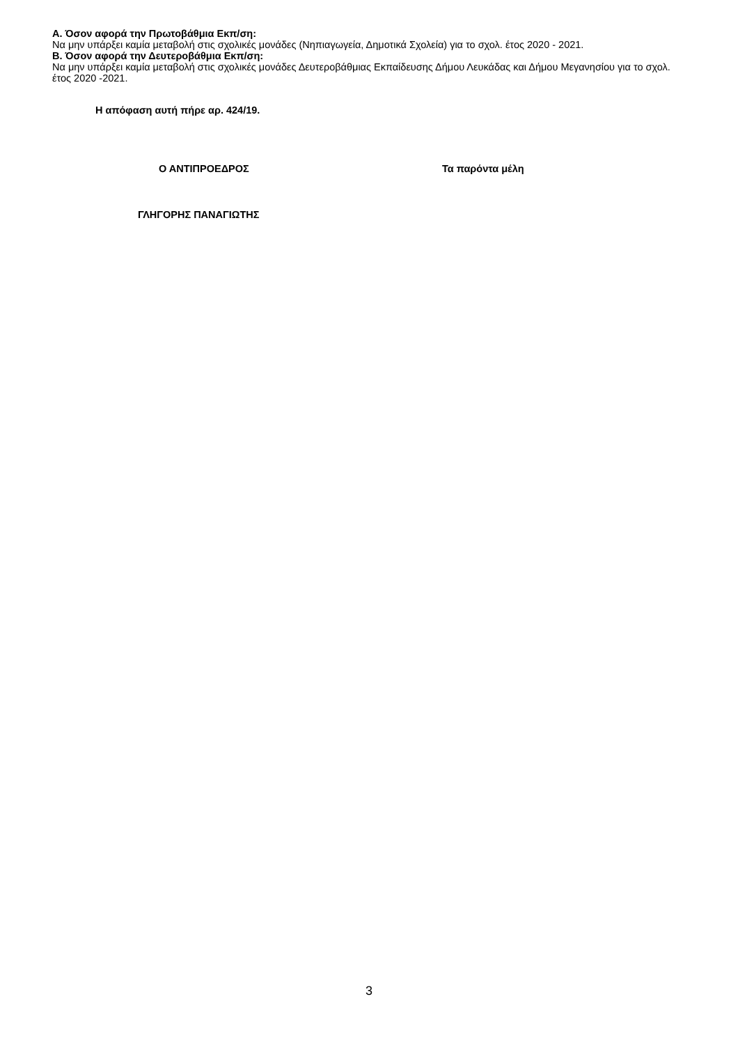Α. Όσον αφορά την Πρωτοβάθμια Εκπ/ση:
Να μην υπάρξει καμία μεταβολή στις σχολικές μονάδες (Νηπιαγωγεία, Δημοτικά Σχολεία) για το σχολ. έτος 2020 - 2021.
Β. Όσον αφορά την Δευτεροβάθμια Εκπ/ση:
Να μην υπάρξει καμία μεταβολή στις σχολικές μονάδες Δευτεροβάθμιας Εκπαίδευσης Δήμου Λευκάδας και Δήμου Μεγανησίου για το σχολ. έτος 2020 -2021.
Η απόφαση αυτή πήρε αρ. 424/19.
Ο ΑΝΤΙΠΡΟΕΔΡΟΣ Τα παρόντα μέλη
ΓΛΗΓΟΡΗΣ ΠΑΝΑΓΙΩΤΗΣ
3